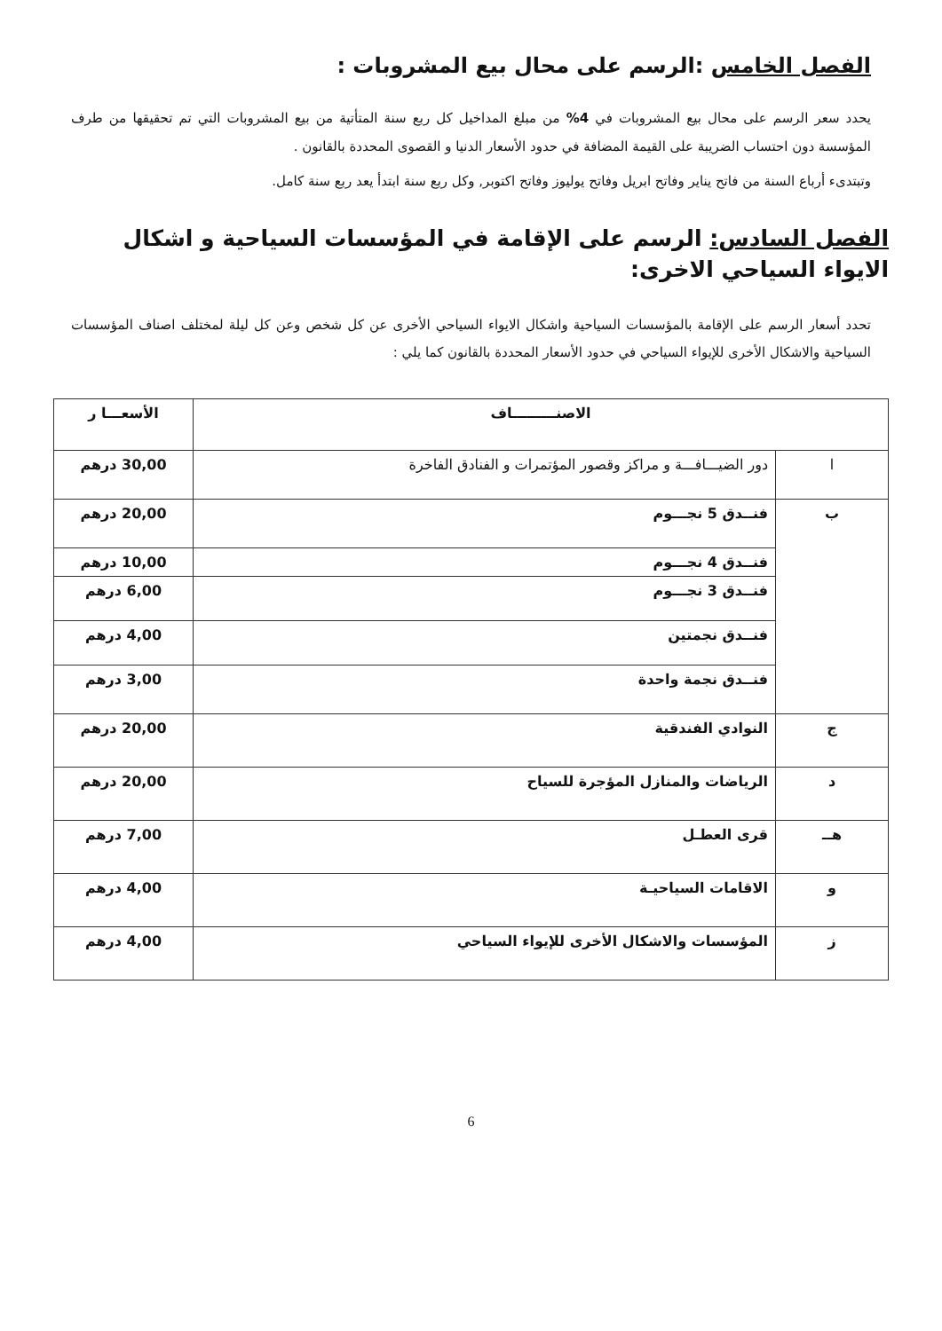الفصل الخامس :الرسم على محال بيع المشروبات :
يحدد سعر الرسم على محال بيع المشروبات في 4% من مبلغ المداخيل كل ربع سنة المتأتية من بيع المشروبات التي تم تحقيقها من طرف المؤسسة دون احتساب الضريبة على القيمة المضافة في حدود الأسعار الدنيا و القصوى المحددة بالقانون .
وتبتدىء أرباع السنة من فاتح يناير وفاتح ابريل وفاتح يوليوز وفاتح اكتوبر, وكل ربع سنة ابتدأ يعد ربع سنة كامل.
الفصل السادس: الرسم على الإقامة في المؤسسات السياحية و اشكال الايواء السياحي الاخرى:
تحدد أسعار الرسم على الإقامة بالمؤسسات السياحية واشكال الايواء السياحي الأخرى عن كل شخص وعن كل ليلة لمختلف اصناف المؤسسات السياحية والاشكال الأخرى للإيواء السياحي في حدود الأسعار المحددة بالقانون كما يلي :
| الاصنـــــــــاف | | الأسعـــا ر |
| --- | --- | --- |
| ا | دور الضيـــافـــة و مراكز وقصور المؤتمرات و الفنادق الفاخرة | 30,00 درهم |
| ب | فنــدق 5 نجـــوم | 20,00 درهم |
| | فنــدق 4 نجـــوم | 10,00 درهم |
| | فنــدق 3 نجـــوم | 6,00 درهم |
| | فنــدق نجمتين | 4,00 درهم |
| | فنــدق نجمة واحدة | 3,00 درهم |
| ج | النوادي الفندقية | 20,00 درهم |
| د | الرياضات والمنازل المؤجرة للسياح | 20,00 درهم |
| هــ | قرى العطـل | 7,00 درهم |
| و | الاقامات السياحيـة | 4,00 درهم |
| ز | المؤسسات والاشكال الأخرى للإيواء السياحي | 4,00 درهم |
6